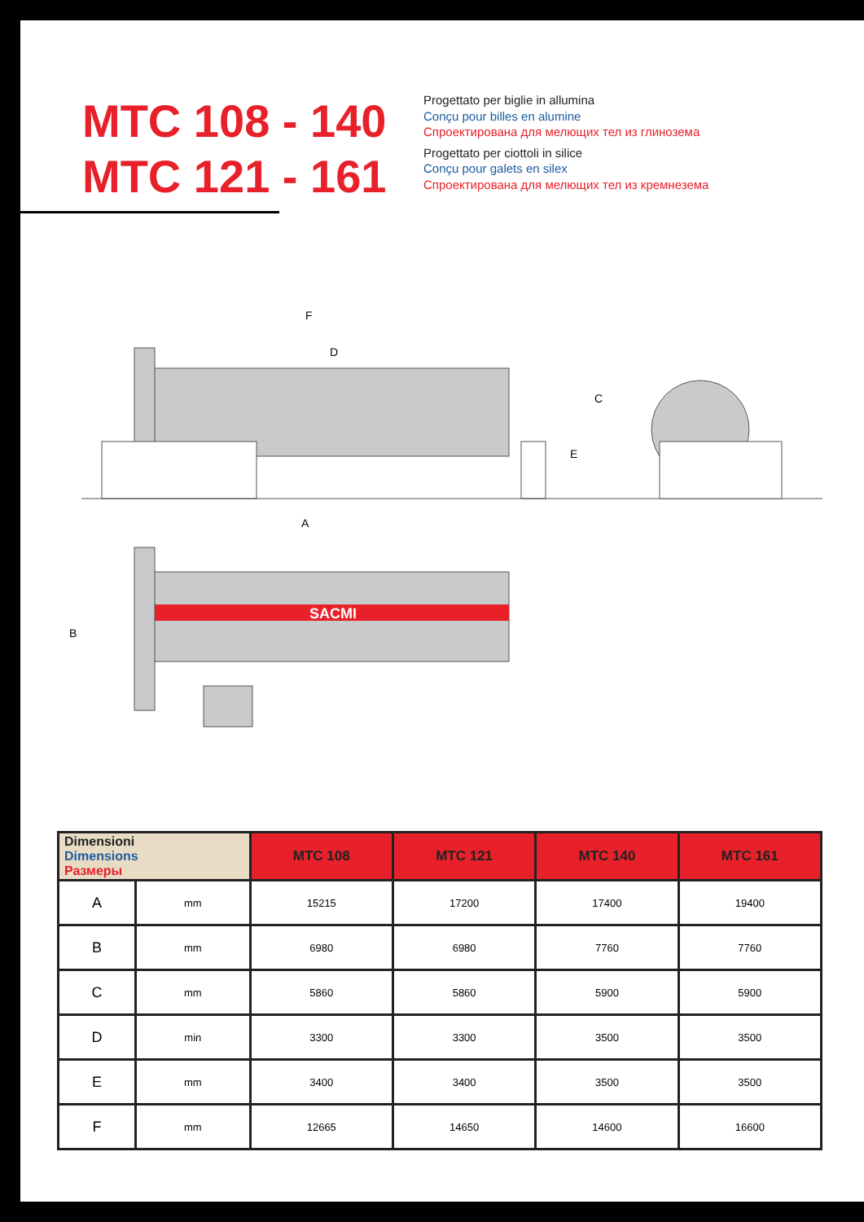MTC 108 - 140
MTC 121 - 161
Progettato per biglie in allumina
Conçu pour billes en alumine
Спроектирована для мелющих тел из глинозема
Progettato per ciottoli in silice
Conçu pour galets en silex
Спроектирована для мелющих тел из кремнезема
F
D
C
E
A
B
SACMI
| Dimensioni Dimensions Размеры | | MTC 108 | MTC 121 | MTC 140 | MTC 161 |
| --- | --- | --- | --- | --- | --- |
| A | mm | 15215 | 17200 | 17400 | 19400 |
| B | mm | 6980 | 6980 | 7760 | 7760 |
| C | mm | 5860 | 5860 | 5900 | 5900 |
| D | min | 3300 | 3300 | 3500 | 3500 |
| E | mm | 3400 | 3400 | 3500 | 3500 |
| F | mm | 12665 | 14650 | 14600 | 16600 |